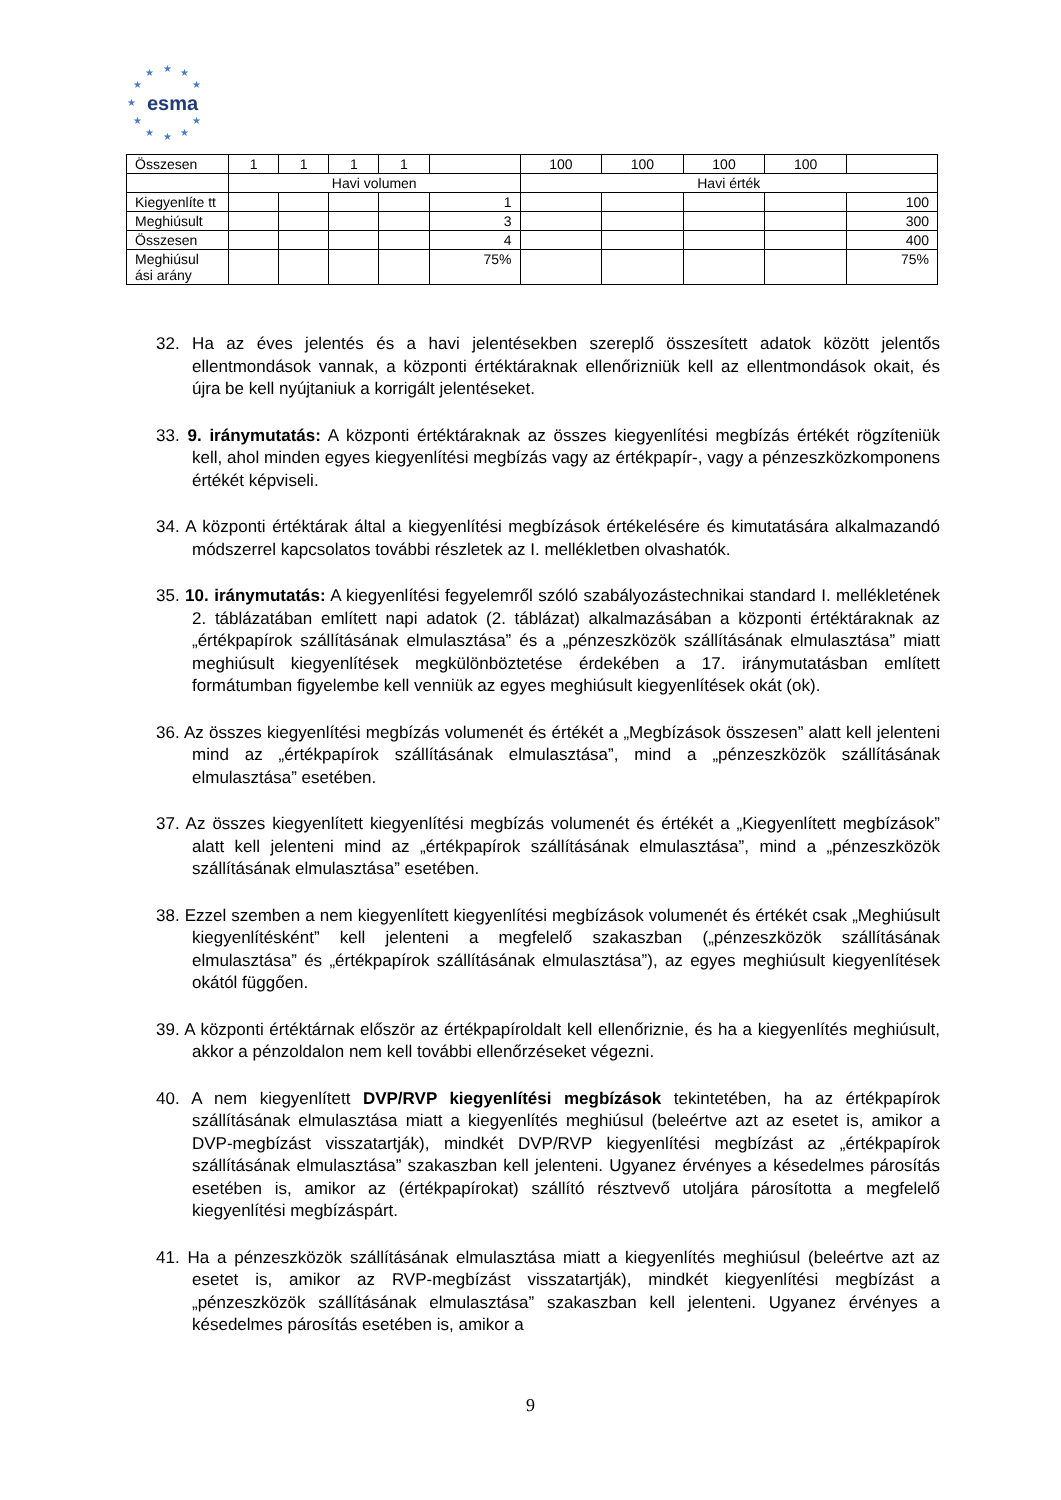★
★
★
★
★
★
★
★
★
★
★
esma
| Összesen | 1 | 1 | 1 | 1 | | 100 | 100 | 100 | 100 | |
| | Havi volumen | | | | | Havi érték | | | | |
| Kiegyenlíte tt | | | | | 1 | | | | | 100 |
| Meghiúsult | | | | | 3 | | | | | 300 |
| Összesen | | | | | 4 | | | | | 400 |
| Meghiúsul ási arány | | | | | 75% | | | | | 75% |
32. Ha az éves jelentés és a havi jelentésekben szereplő összesített adatok között jelentős ellentmondások vannak, a központi értéktáraknak ellenőrizniük kell az ellentmondások okait, és újra be kell nyújtaniuk a korrigált jelentéseket.
33. 9. iránymutatás: A központi értéktáraknak az összes kiegyenlítési megbízás értékét rögzíteniük kell, ahol minden egyes kiegyenlítési megbízás vagy az értékpapír-, vagy a pénzeszközkomponens értékét képviseli.
34. A központi értéktárak által a kiegyenlítési megbízások értékelésére és kimutatására alkalmazandó módszerrel kapcsolatos további részletek az I. mellékletben olvashatók.
35. 10. iránymutatás: A kiegyenlítési fegyelemről szóló szabályozástechnikai standard I. mellékletének 2. táblázatában említett napi adatok (2. táblázat) alkalmazásában a központi értéktáraknak az „értékpapírok szállításának elmulasztása” és a „pénzeszközök szállításának elmulasztása” miatt meghiúsult kiegyenlítések megkülönböztetése érdekében a 17. iránymutatásban említett formátumban figyelembe kell venniük az egyes meghiúsult kiegyenlítések okát (ok).
36. Az összes kiegyenlítési megbízás volumenét és értékét a „Megbízások összesen” alatt kell jelenteni mind az „értékpapírok szállításának elmulasztása”, mind a „pénzeszközök szállításának elmulasztása” esetében.
37. Az összes kiegyenlített kiegyenlítési megbízás volumenét és értékét a „Kiegyenlített megbízások” alatt kell jelenteni mind az „értékpapírok szállításának elmulasztása”, mind a „pénzeszközök szállításának elmulasztása” esetében.
38. Ezzel szemben a nem kiegyenlített kiegyenlítési megbízások volumenét és értékét csak „Meghiúsult kiegyenlítésként” kell jelenteni a megfelelő szakaszban („pénzeszközök szállításának elmulasztása” és „értékpapírok szállításának elmulasztása”), az egyes meghiúsult kiegyenlítések okától függően.
39. A központi értéktárnak először az értékpapíroldalt kell ellenőriznie, és ha a kiegyenlítés meghiúsult, akkor a pénzoldalon nem kell további ellenőrzéseket végezni.
40. A nem kiegyenlített DVP/RVP kiegyenlítési megbízások tekintetében, ha az értékpapírok szállításának elmulasztása miatt a kiegyenlítés meghiúsul (beleértve azt az esetet is, amikor a DVP-megbízást visszatartják), mindkét DVP/RVP kiegyenlítési megbízást az „értékpapírok szállításának elmulasztása” szakaszban kell jelenteni. Ugyanez érvényes a késedelmes párosítás esetében is, amikor az (értékpapírokat) szállító résztvevő utoljára párosította a megfelelő kiegyenlítési megbízáspárt.
41. Ha a pénzeszközök szállításának elmulasztása miatt a kiegyenlítés meghiúsul (beleértve azt az esetet is, amikor az RVP-megbízást visszatartják), mindkét kiegyenlítési megbízást a „pénzeszközök szállításának elmulasztása” szakaszban kell jelenteni. Ugyanez érvényes a késedelmes párosítás esetében is, amikor a
9